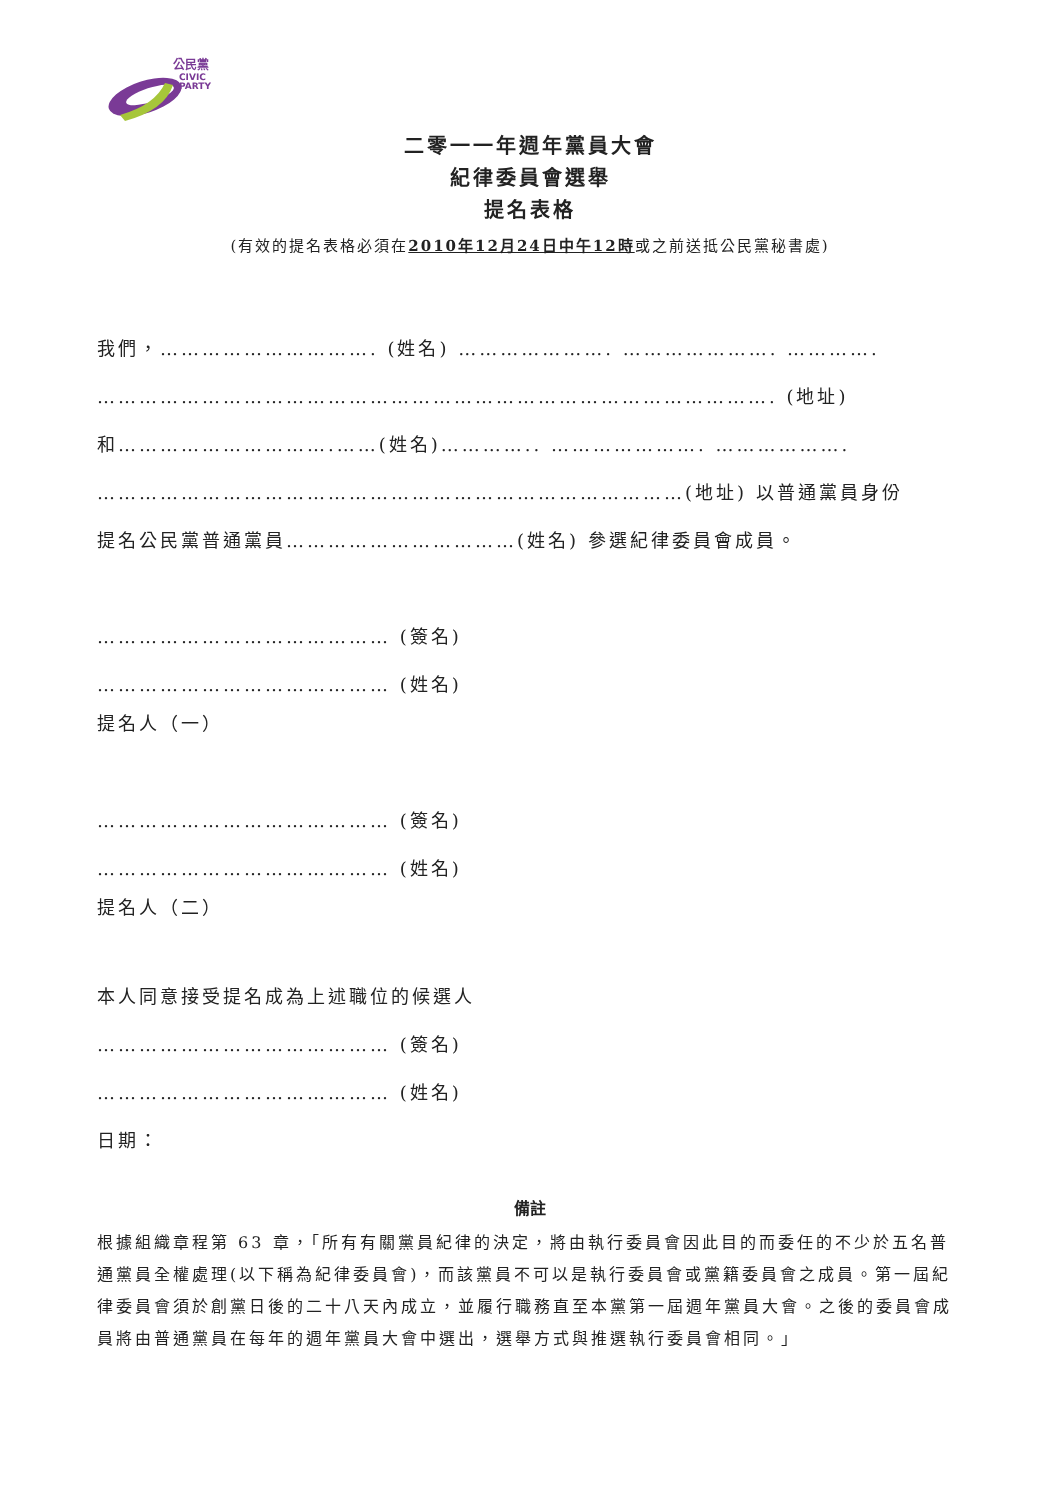公民黨
CIVIC
PARTY
二零一一年週年黨員大會
紀律委員會選舉
提名表格
(有效的提名表格必須在2010年12月24日中午12時或之前送抵公民黨秘書處)
我們，…………………………. (姓名) …………………. …………………. ………….
……………………………………………………………………………………. (地址)
和………………………….……(姓名)………….. …………………. ……………….
…………………………………………………………………………(地址) 以普通黨員身份
提名公民黨普通黨員……………………………(姓名) 參選紀律委員會成員。
…………………………………… (簽名)
…………………………………… (姓名)
提名人（一）
…………………………………… (簽名)
…………………………………… (姓名)
提名人（二）
本人同意接受提名成為上述職位的候選人
…………………………………… (簽名)
…………………………………… (姓名)
日期：
備註
根據組織章程第 63 章，「所有有關黨員紀律的決定，將由執行委員會因此目的而委任的不少於五名普通黨員全權處理(以下稱為紀律委員會)，而該黨員不可以是執行委員會或黨籍委員會之成員。第一屆紀律委員會須於創黨日後的二十八天內成立，並履行職務直至本黨第一屆週年黨員大會。之後的委員會成員將由普通黨員在每年的週年黨員大會中選出，選舉方式與推選執行委員會相同。」